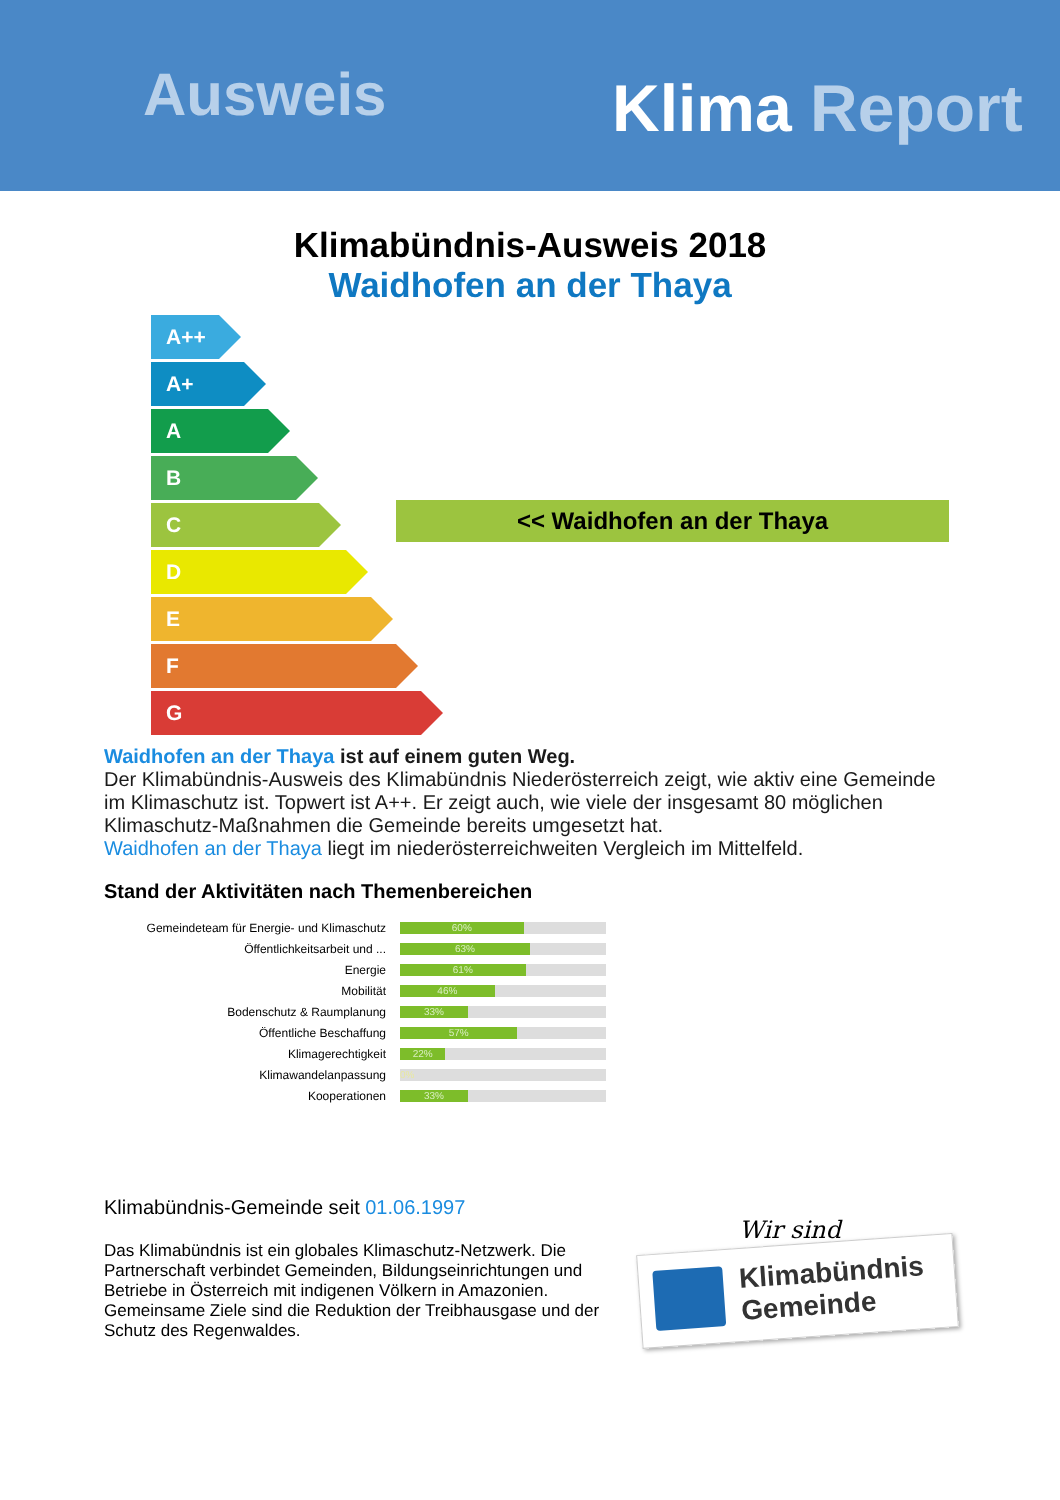Ausweis Klima Report
Klimabündnis-Ausweis 2018
Waidhofen an der Thaya
A++
A+
A
B
C
D
E
F
G
<< Waidhofen an der Thaya
Waidhofen an der Thaya ist auf einem guten Weg.
Der Klimabündnis-Ausweis des Klimabündnis Niederösterreich zeigt, wie aktiv eine Gemeinde im Klimaschutz ist. Topwert ist A++. Er zeigt auch, wie viele der insgesamt 80 möglichen Klimaschutz-Maßnahmen die Gemeinde bereits umgesetzt hat.
Waidhofen an der Thaya liegt im niederösterreichweiten Vergleich im Mittelfeld.
Stand der Aktivitäten nach Themenbereichen
Gemeindeteam für Energie- und Klimaschutz
60%
Öffentlichkeitsarbeit und ...
63%
Energie
61%
Mobilität
46%
Bodenschutz & Raumplanung
33%
Öffentliche Beschaffung
57%
Klimagerechtigkeit
22%
Klimawandelanpassung
0%
Kooperationen
33%
Klimabündnis-Gemeinde seit 01.06.1997
Das Klimabündnis ist ein globales Klimaschutz-Netzwerk. Die Partnerschaft verbindet Gemeinden, Bildungseinrichtungen und Betriebe in Österreich mit indigenen Völkern in Amazonien. Gemeinsame Ziele sind die Reduktion der Treibhausgase und der Schutz des Regenwaldes.
Wir sind
Klimabündnis
Gemeinde